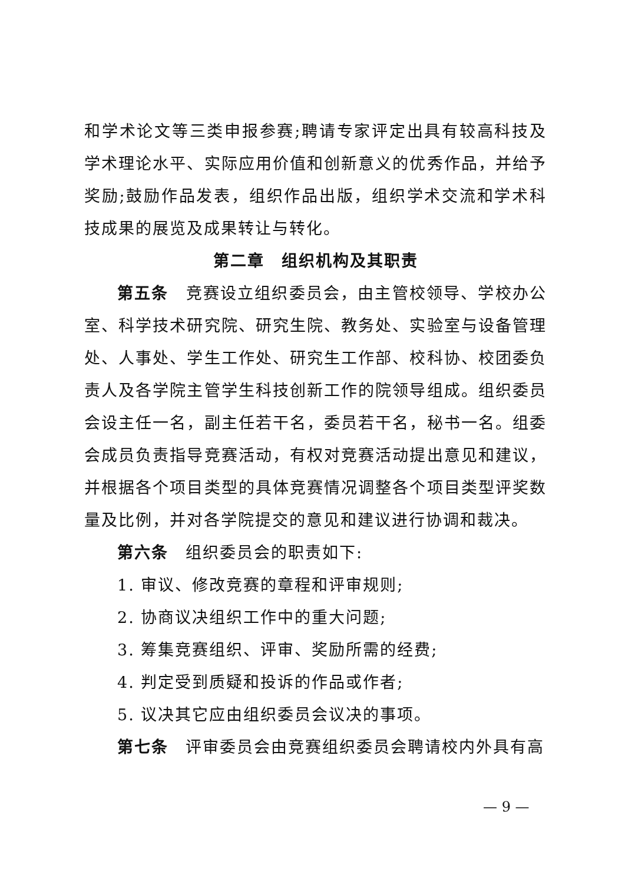和学术论文等三类申报参赛;聘请专家评定出具有较高科技及学术理论水平、实际应用价值和创新意义的优秀作品，并给予奖励;鼓励作品发表，组织作品出版，组织学术交流和学术科技成果的展览及成果转让与转化。
第二章　组织机构及其职责
第五条　竞赛设立组织委员会，由主管校领导、学校办公室、科学技术研究院、研究生院、教务处、实验室与设备管理处、人事处、学生工作处、研究生工作部、校科协、校团委负责人及各学院主管学生科技创新工作的院领导组成。组织委员会设主任一名，副主任若干名，委员若干名，秘书一名。组委会成员负责指导竞赛活动，有权对竞赛活动提出意见和建议，并根据各个项目类型的具体竞赛情况调整各个项目类型评奖数量及比例，并对各学院提交的意见和建议进行协调和裁决。
第六条　组织委员会的职责如下:
1. 审议、修改竞赛的章程和评审规则;
2. 协商议决组织工作中的重大问题;
3. 筹集竞赛组织、评审、奖励所需的经费;
4. 判定受到质疑和投诉的作品或作者;
5. 议决其它应由组织委员会议决的事项。
第七条　评审委员会由竞赛组织委员会聘请校内外具有高
— 9 —